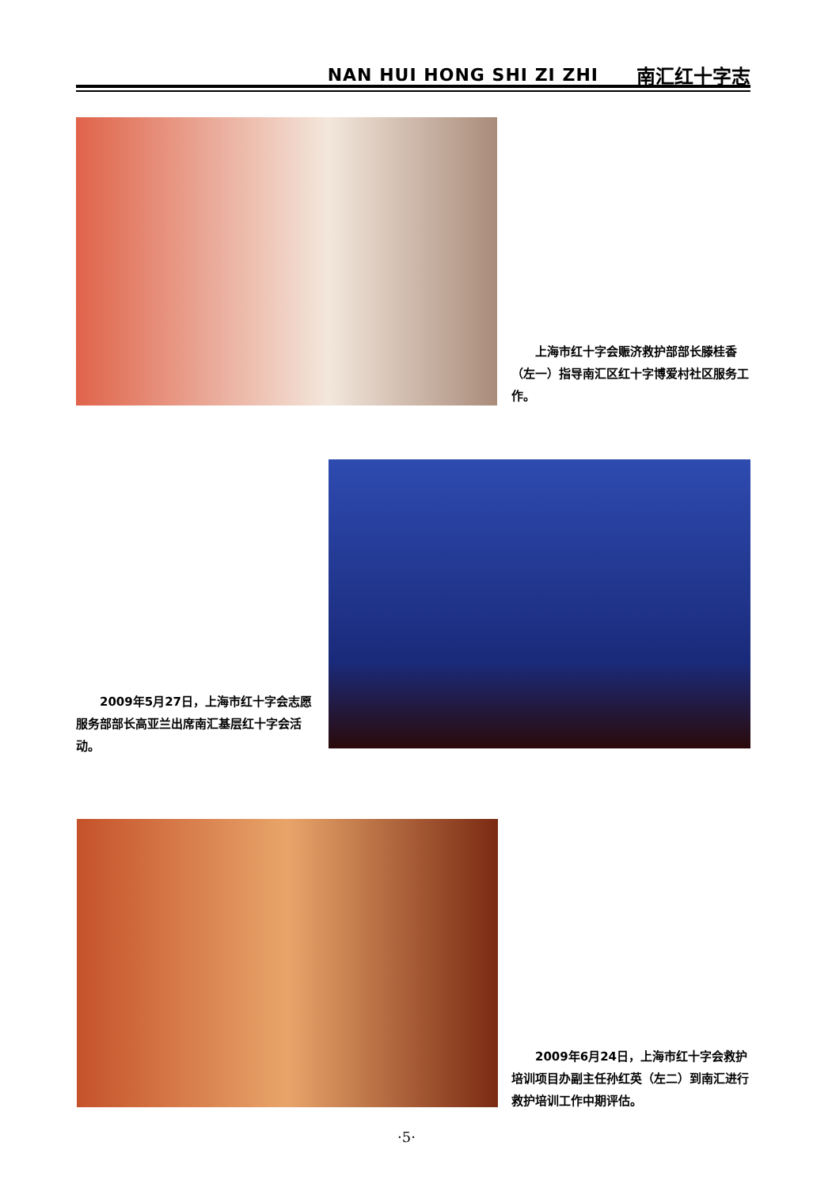NAN HUI HONG SHI ZI ZHI 南汇红十字志
上海市红十字会赈济救护部部长滕桂香（左一）指导南汇区红十字博爱村社区服务工作。
2009年5月27日，上海市红十字会志愿服务部部长高亚兰出席南汇基层红十字会活动。
2009年6月24日，上海市红十字会救护培训项目办副主任孙红英（左二）到南汇进行救护培训工作中期评估。
·5·